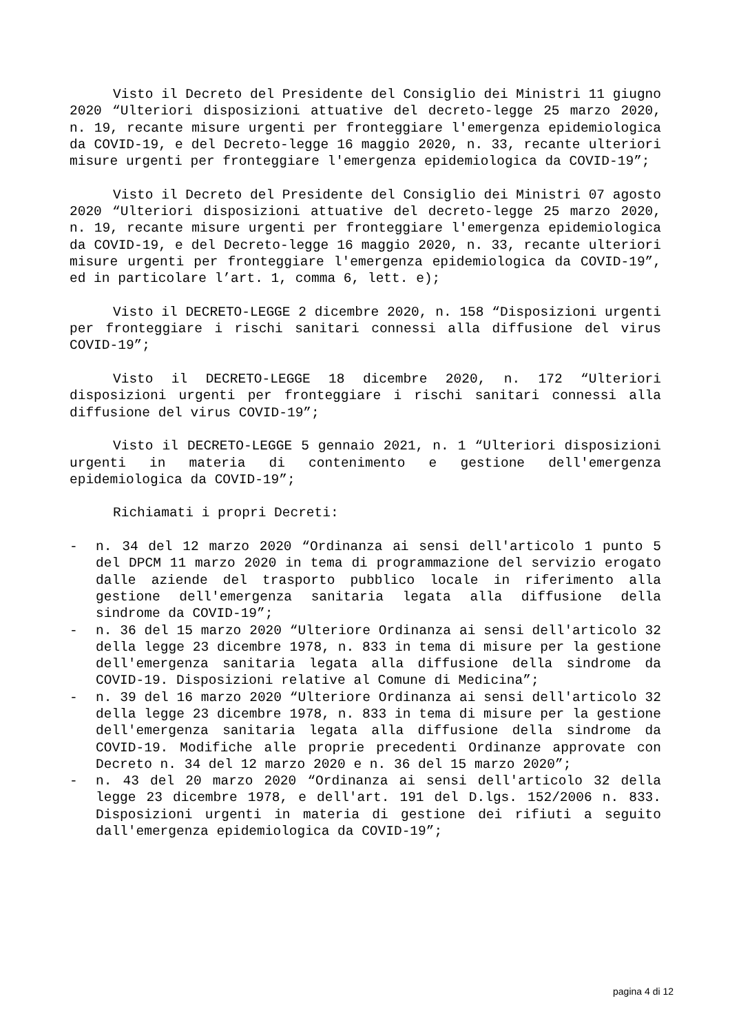Visto il Decreto del Presidente del Consiglio dei Ministri 11 giugno 2020 “Ulteriori disposizioni attuative del decreto-legge 25 marzo 2020, n. 19, recante misure urgenti per fronteggiare l'emergenza epidemiologica da COVID-19, e del Decreto-legge 16 maggio 2020, n. 33, recante ulteriori misure urgenti per fronteggiare l'emergenza epidemiologica da COVID-19”;
Visto il Decreto del Presidente del Consiglio dei Ministri 07 agosto 2020 “Ulteriori disposizioni attuative del decreto-legge 25 marzo 2020, n. 19, recante misure urgenti per fronteggiare l'emergenza epidemiologica da COVID-19, e del Decreto-legge 16 maggio 2020, n. 33, recante ulteriori misure urgenti per fronteggiare l'emergenza epidemiologica da COVID-19”, ed in particolare l’art. 1, comma 6, lett. e);
Visto il DECRETO-LEGGE 2 dicembre 2020, n. 158 “Disposizioni urgenti per fronteggiare i rischi sanitari connessi alla diffusione del virus COVID-19”;
Visto il DECRETO-LEGGE 18 dicembre 2020, n. 172 “Ulteriori disposizioni urgenti per fronteggiare i rischi sanitari connessi alla diffusione del virus COVID-19”;
Visto il DECRETO-LEGGE 5 gennaio 2021, n. 1 “Ulteriori disposizioni urgenti in materia di contenimento e gestione dell'emergenza epidemiologica da COVID-19”;
Richiamati i propri Decreti:
- n. 34 del 12 marzo 2020 “Ordinanza ai sensi dell'articolo 1 punto 5 del DPCM 11 marzo 2020 in tema di programmazione del servizio erogato dalle aziende del trasporto pubblico locale in riferimento alla gestione dell'emergenza sanitaria legata alla diffusione della sindrome da COVID-19”;
- n. 36 del 15 marzo 2020 “Ulteriore Ordinanza ai sensi dell'articolo 32 della legge 23 dicembre 1978, n. 833 in tema di misure per la gestione dell'emergenza sanitaria legata alla diffusione della sindrome da COVID-19. Disposizioni relative al Comune di Medicina”;
- n. 39 del 16 marzo 2020 “Ulteriore Ordinanza ai sensi dell'articolo 32 della legge 23 dicembre 1978, n. 833 in tema di misure per la gestione dell'emergenza sanitaria legata alla diffusione della sindrome da COVID-19. Modifiche alle proprie precedenti Ordinanze approvate con Decreto n. 34 del 12 marzo 2020 e n. 36 del 15 marzo 2020”;
- n. 43 del 20 marzo 2020 “Ordinanza ai sensi dell'articolo 32 della legge 23 dicembre 1978, e dell'art. 191 del D.lgs. 152/2006 n. 833. Disposizioni urgenti in materia di gestione dei rifiuti a seguito dall'emergenza epidemiologica da COVID-19”;
pagina 4 di 12